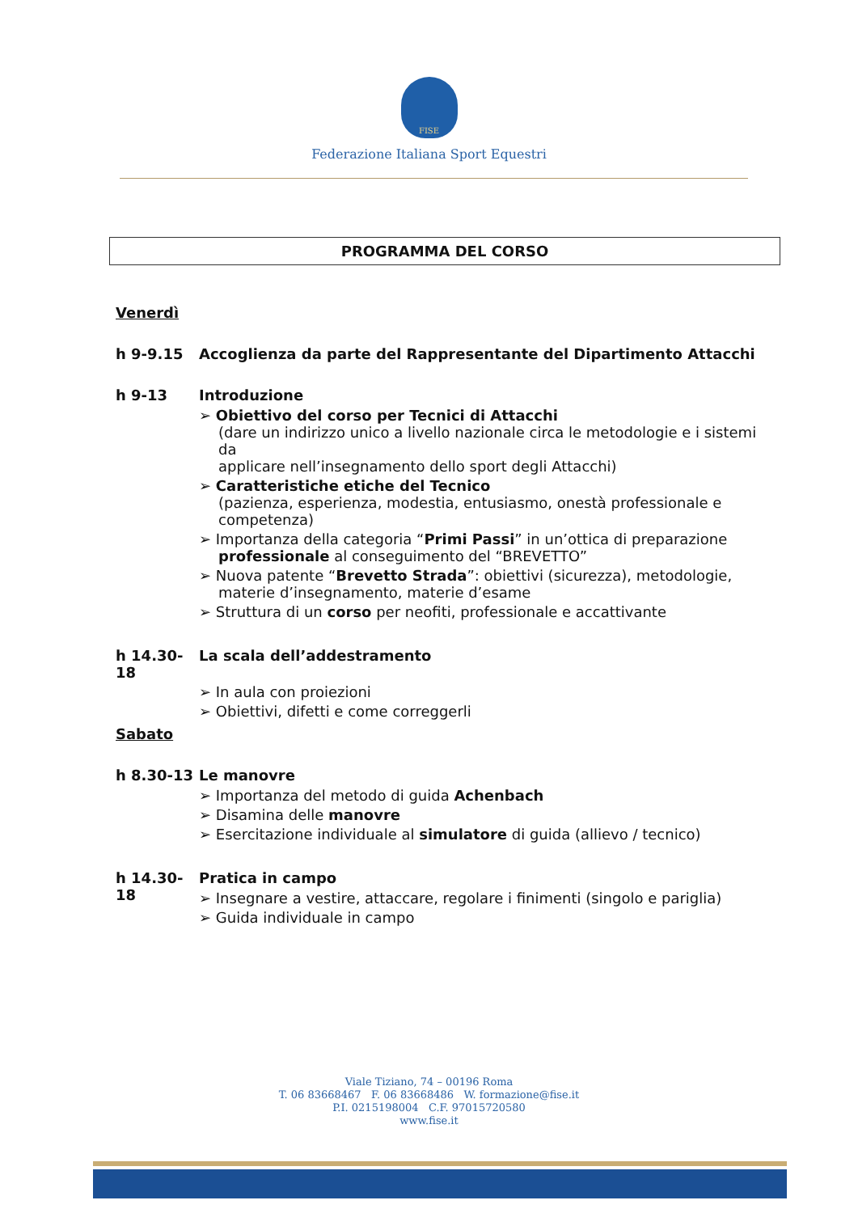FISE
Federazione Italiana Sport Equestri
PROGRAMMA DEL CORSO
Venerdì
h 9-9.15 Accoglienza da parte del Rappresentante del Dipartimento Attacchi
h 9-13 Introduzione
➢ Obiettivo del corso per Tecnici di Attacchi
(dare un indirizzo unico a livello nazionale circa le metodologie e i sistemi da
applicare nell’insegnamento dello sport degli Attacchi)
➢ Caratteristiche etiche del Tecnico
(pazienza, esperienza, modestia, entusiasmo, onestà professionale e competenza)
➢ Importanza della categoria “Primi Passi” in un’ottica di preparazione professionale al conseguimento del “BREVETTO”
➢ Nuova patente “Brevetto Strada”: obiettivi (sicurezza), metodologie, materie d’insegnamento, materie d’esame
➢ Struttura di un corso per neofiti, professionale e accattivante
h 14.30-18
La scala dell’addestramento
➢ In aula con proiezioni
➢ Obiettivi, difetti e come correggerli
Sabato
h 8.30-13 Le manovre
➢ Importanza del metodo di guida Achenbach
➢ Disamina delle manovre
➢ Esercitazione individuale al simulatore di guida (allievo / tecnico)
h 14.30-18
Pratica in campo
➢ Insegnare a vestire, attaccare, regolare i finimenti (singolo e pariglia)
➢ Guida individuale in campo
Viale Tiziano, 74 – 00196 Roma
T. 06 83668467 F. 06 83668486 W. formazione@fise.it
P.I. 0215198004 C.F. 97015720580
www.fise.it